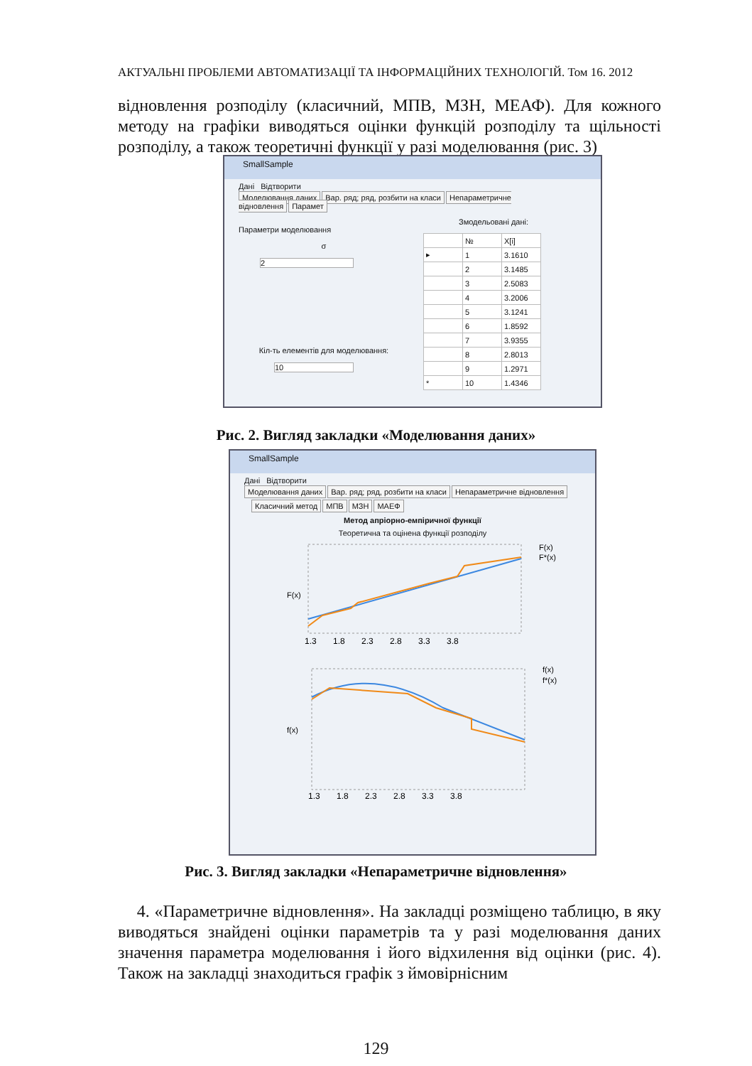АКТУАЛЬНІ ПРОБЛЕМИ АВТОМАТИЗАЦІЇ ТА ІНФОРМАЦІЙНИХ ТЕХНОЛОГІЙ. Том 16. 2012
відновлення розподілу (класичний, МПВ, МЗН, МЕАФ). Для кожного методу на графіки виводяться оцінки функцій розподілу та щільності розподілу, а також теоретичні функції у разі моделювання (рис. 3)
SmallSample
Дані Відтворити
Моделювання даних Вар. ряд; ряд, розбити на класи Непараметричне відновлення Парамет
Параметри моделювання
σ
2
Кіл-ть елементів для моделювання:
10
Змодельовані дані:
| | № | X[i] |
| --- | --- | --- |
| ▸ | 1 | 3.1610 |
| | 2 | 3.1485 |
| | 3 | 2.5083 |
| | 4 | 3.2006 |
| | 5 | 3.1241 |
| | 6 | 1.8592 |
| | 7 | 3.9355 |
| | 8 | 2.8013 |
| | 9 | 1.2971 |
| * | 10 | 1.4346 |
Рис. 2. Вигляд закладки «Моделювання даних»
SmallSample
Дані Відтворити
Моделювання даних Вар. ряд; ряд, розбити на класи Непараметричне відновлення
Класичний метод МПВ МЗН МАЕФ
Метод апріорно-емпіричної функції
Теоретична та оцінена функції розподілу
F(x)
f(x)
1.3 1.8 2.3 2.8 3.3 3.8
1.3 1.8 2.3 2.8 3.3 3.8
F(x)
F*(x)
f(x)
f*(x)
Рис. 3. Вигляд закладки «Непараметричне відновлення»
4. «Параметричне відновлення». На закладці розміщено таблицю, в яку виводяться знайдені оцінки параметрів та у разі моделювання даних значення параметра моделювання і його відхилення від оцінки (рис. 4). Також на закладці знаходиться графік з ймовірнісним
129